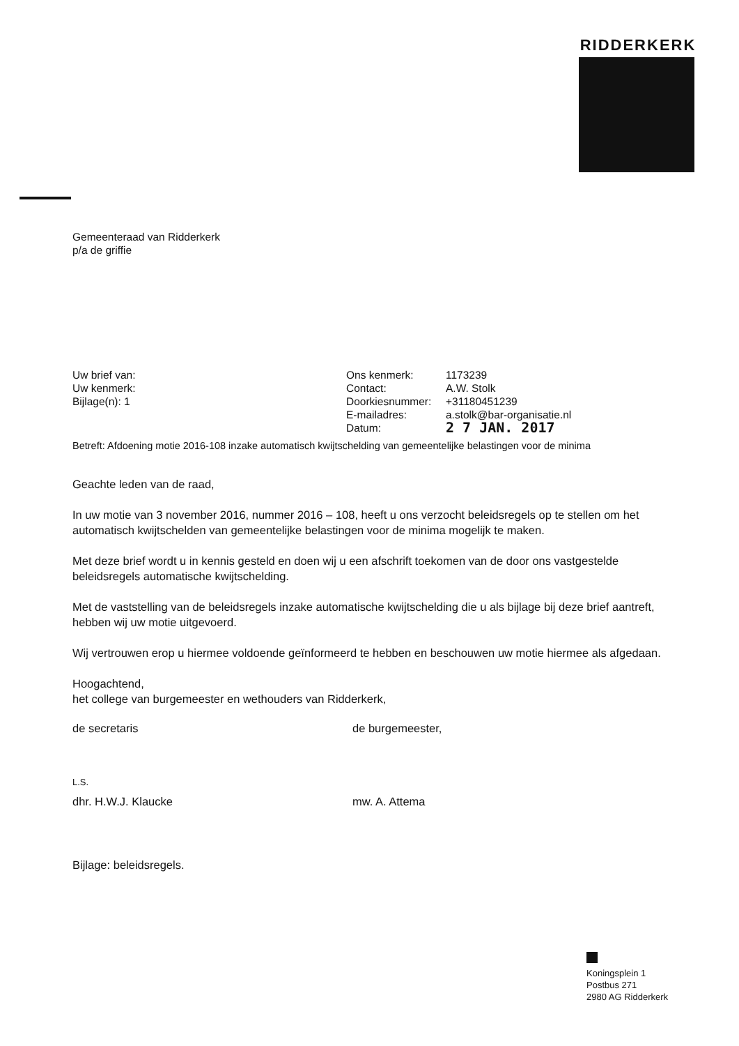RIDDERKERK
Gemeenteraad van Ridderkerk
p/a de griffie
| Uw brief van: Uw kenmerk: Bijlage(n): 1 | Ons kenmerk: Contact: Doorkiesnummer: E-mailadres: Datum: | 1173239 A.W. Stolk +31180451239 a.stolk@bar-organisatie.nl 2 7 JAN. 2017 |
Betreft: Afdoening motie 2016-108 inzake automatisch kwijtschelding van gemeentelijke belastingen voor de minima
Geachte leden van de raad,
In uw motie van 3 november 2016, nummer 2016 – 108, heeft u ons verzocht beleidsregels op te stellen om het automatisch kwijtschelden van gemeentelijke belastingen voor de minima mogelijk te maken.
Met deze brief wordt u in kennis gesteld en doen wij u een afschrift toekomen van de door ons vastgestelde beleidsregels automatische kwijtschelding.
Met de vaststelling van de beleidsregels inzake automatische kwijtschelding die u als bijlage bij deze brief aantreft, hebben wij uw motie uitgevoerd.
Wij vertrouwen erop u hiermee voldoende geïnformeerd te hebben en beschouwen uw motie hiermee als afgedaan.
Hoogachtend,
het college van burgemeester en wethouders van Ridderkerk,
| de secretaris L.S. | de burgemeester, |
| dhr. H.W.J. Klaucke | mw. A. Attema |
Bijlage: beleidsregels.
Koningsplein 1
Postbus 271
2980 AG Ridderkerk